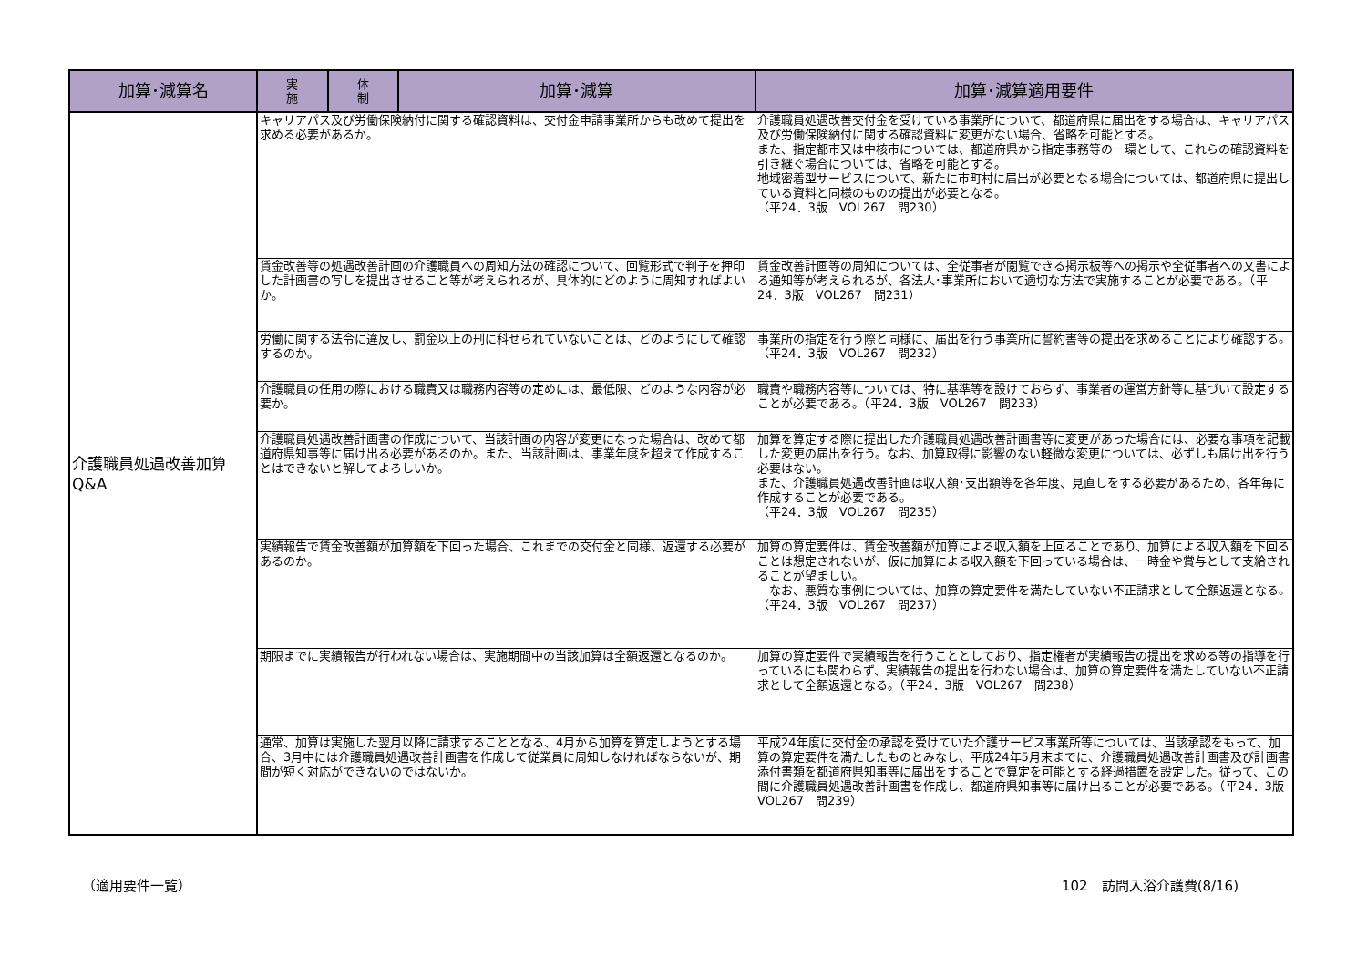| 加算･減算名 | 実 施 | 体 制 | 加算･減算 | 加算･減算適用要件 |
| --- | --- | --- | --- | --- |
| 介護職員処遇改善加算 Q&A | キャリアパス及び労働保険納付に関する確認資料は、交付金申請事業所からも改めて提出を求める必要があるか。 介護職員処遇改善交付金を受けている事業所について、都道府県に届出をする場合は、キャリアパス及び労働保険納付に関する確認資料に変更がない場合、省略を可能とする。 また、指定都市又は中核市については、都道府県から指定事務等の一環として、これらの確認資料を引き継ぐ場合については、省略を可能とする。 地域密着型サービスについて、新たに市町村に届出が必要となる場合については、都道府県に提出している資料と同様のものの提出が必要となる。 （平24．3版 VOL267 問230） | | | |
| | 賃金改善等の処遇改善計画の介護職員への周知方法の確認について、回覧形式で判子を押印した計画書の写しを提出させること等が考えられるが、具体的にどのように周知すればよいか。 | | | 賃金改善計画等の周知については、全従事者が閲覧できる掲示板等への掲示や全従事者への文書による通知等が考えられるが、各法人･事業所において適切な方法で実施することが必要である。（平24．3版 VOL267 問231） |
| | 労働に関する法令に違反し、罰金以上の刑に科せられていないことは、どのようにして確認するのか。 | | | 事業所の指定を行う際と同様に、届出を行う事業所に誓約書等の提出を求めることにより確認する。（平24．3版 VOL267 問232） |
| | 介護職員の任用の際における職責又は職務内容等の定めには、最低限、どのような内容が必要か。 | | | 職責や職務内容等については、特に基準等を設けておらず、事業者の運営方針等に基づいて設定することが必要である。（平24．3版 VOL267 問233） |
| | 介護職員処遇改善計画書の作成について、当該計画の内容が変更になった場合は、改めて都道府県知事等に届け出る必要があるのか。また、当該計画は、事業年度を超えて作成することはできないと解してよろしいか。 | | | 加算を算定する際に提出した介護職員処遇改善計画書等に変更があった場合には、必要な事項を記載した変更の届出を行う。なお、加算取得に影響のない軽微な変更については、必ずしも届け出を行う必要はない。 また、介護職員処遇改善計画は収入額･支出額等を各年度、見直しをする必要があるため、各年毎に作成することが必要である。 （平24．3版 VOL267 問235） |
| | 実績報告で賃金改善額が加算額を下回った場合、これまでの交付金と同様、返還する必要があるのか。 | | | 加算の算定要件は、賃金改善額が加算による収入額を上回ることであり、加算による収入額を下回ることは想定されないが、仮に加算による収入額を下回っている場合は、一時金や賞与として支給されることが望ましい。 なお、悪質な事例については、加算の算定要件を満たしていない不正請求として全額返還となる。（平24．3版 VOL267 問237） |
| | 期限までに実績報告が行われない場合は、実施期間中の当該加算は全額返還となるのか。 | | | 加算の算定要件で実績報告を行うこととしており、指定権者が実績報告の提出を求める等の指導を行っているにも関わらず、実績報告の提出を行わない場合は、加算の算定要件を満たしていない不正請求として全額返還となる。（平24．3版 VOL267 問238） |
| | 通常、加算は実施した翌月以降に請求することとなる、4月から加算を算定しようとする場合、3月中には介護職員処遇改善計画書を作成して従業員に周知しなければならないが、期間が短く対応ができないのではないか。 | | | 平成24年度に交付金の承認を受けていた介護サービス事業所等については、当該承認をもって、加算の算定要件を満たしたものとみなし、平成24年5月末までに、介護職員処遇改善計画書及び計画書添付書類を都道府県知事等に届出をすることで算定を可能とする経過措置を設定した。従って、この間に介護職員処遇改善計画書を作成し、都道府県知事等に届け出ることが必要である。（平24．3版 VOL267 問239） |
（適用要件一覧） 102　訪問入浴介護費(8/16)